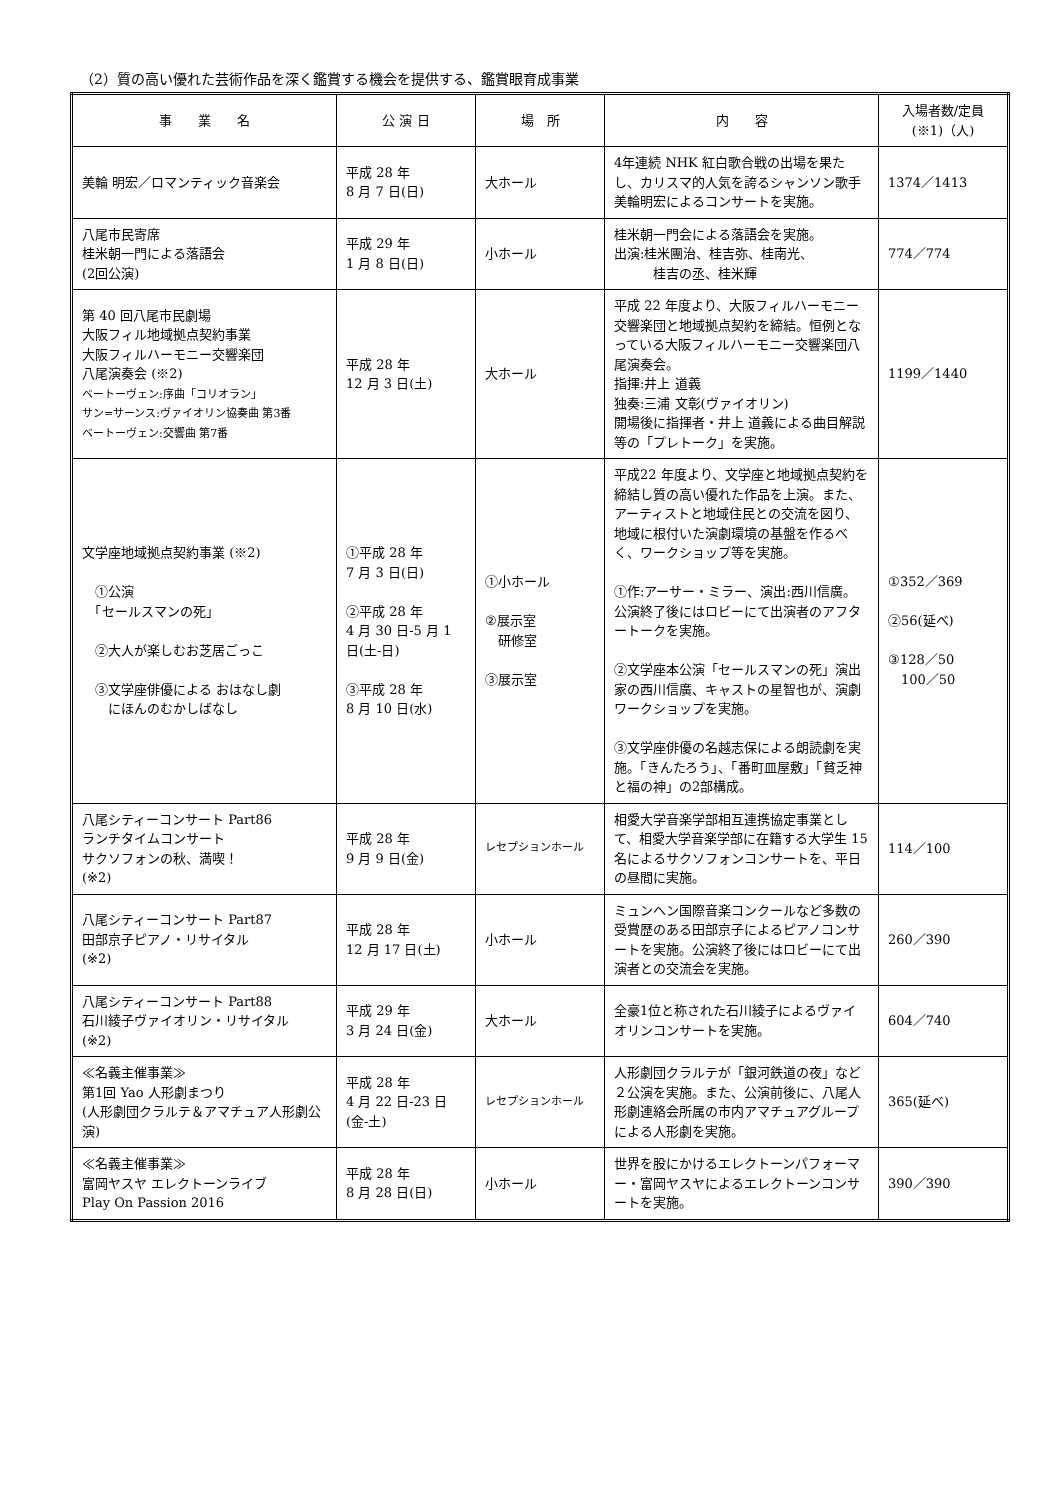（2）質の高い優れた芸術作品を深く鑑賞する機会を提供する、鑑賞眼育成事業
| 事 業 名 | 公 演 日 | 場 所 | 内 容 | 入場者数/定員 (※1)（人) |
| --- | --- | --- | --- | --- |
| 美輪 明宏／ロマンティック音楽会 | 平成 28 年 8 月 7 日(日) | 大ホール | 4年連続 NHK 紅白歌合戦の出場を果たし、カリスマ的人気を誇るシャンソン歌手美輪明宏によるコンサートを実施。 | 1374／1413 |
| 八尾市民寄席 桂米朝一門による落語会 (2回公演) | 平成 29 年 1 月 8 日(日) | 小ホール | 桂米朝一門会による落語会を実施。 出演:桂米團治、桂吉弥、桂南光、 桂吉の丞、桂米輝 | 774／774 |
| 第 40 回八尾市民劇場 大阪フィル地域拠点契約事業 大阪フィルハーモニー交響楽団 八尾演奏会 (※2) ベートーヴェン:序曲「コリオラン」 サン=サーンス:ヴァイオリン協奏曲 第3番 ベートーヴェン:交響曲 第7番 | 平成 28 年 12 月 3 日(土) | 大ホール | 平成 22 年度より、大阪フィルハーモニー交響楽団と地域拠点契約を締結。恒例となっている大阪フィルハーモニー交響楽団八尾演奏会。 指揮:井上 道義 独奏:三浦 文彰(ヴァイオリン) 開場後に指揮者・井上 道義による曲目解説等の「プレトーク」を実施。 | 1199／1440 |
| 文学座地域拠点契約事業 (※2) ①公演 「セールスマンの死」 ②大人が楽しむお芝居ごっこ ③文学座俳優による おはなし劇 にほんのむかしばなし | ①平成 28 年 7 月 3 日(日) ②平成 28 年 4 月 30 日-5 月 1 日(土-日) ③平成 28 年 8 月 10 日(水) | ①小ホール ②展示室 研修室 ③展示室 | 平成22 年度より、文学座と地域拠点契約を締結し質の高い優れた作品を上演。また、アーティストと地域住民との交流を図り、地域に根付いた演劇環境の基盤を作るべく、ワークショップ等を実施。 ①作:アーサー・ミラー、演出:西川信廣。 公演終了後にはロビーにて出演者のアフタートークを実施。 ②文学座本公演「セールスマンの死」演出家の西川信廣、キャストの星智也が、演劇ワークショップを実施。 ③文学座俳優の名越志保による朗読劇を実施。「きんたろう」、「番町皿屋敷」「貧乏神と福の神」の2部構成。 | ①352／369 ②56(延べ) ③128／50 100／50 |
| 八尾シティーコンサート Part86 ランチタイムコンサート サクソフォンの秋、満喫！ (※2) | 平成 28 年 9 月 9 日(金) | レセプションホール | 相愛大学音楽学部相互連携協定事業として、相愛大学音楽学部に在籍する大学生 15 名によるサクソフォンコンサートを、平日の昼間に実施。 | 114／100 |
| 八尾シティーコンサート Part87 田部京子ピアノ・リサイタル (※2) | 平成 28 年 12 月 17 日(土) | 小ホール | ミュンヘン国際音楽コンクールなど多数の受賞歴のある田部京子によるピアノコンサートを実施。公演終了後にはロビーにて出演者との交流会を実施。 | 260／390 |
| 八尾シティーコンサート Part88 石川綾子ヴァイオリン・リサイタル (※2) | 平成 29 年 3 月 24 日(金) | 大ホール | 全豪1位と称された石川綾子によるヴァイオリンコンサートを実施。 | 604／740 |
| ≪名義主催事業≫ 第1回 Yao 人形劇まつり (人形劇団クラルテ＆アマチュア人形劇公演) | 平成 28 年 4 月 22 日-23 日(金-土) | レセプションホール | 人形劇団クラルテが「銀河鉄道の夜」など２公演を実施。また、公演前後に、八尾人形劇連絡会所属の市内アマチュアグループによる人形劇を実施。 | 365(延べ) |
| ≪名義主催事業≫ 富岡ヤスヤ エレクトーンライブ Play On Passion 2016 | 平成 28 年 8 月 28 日(日) | 小ホール | 世界を股にかけるエレクトーンパフォーマー・富岡ヤスヤによるエレクトーンコンサートを実施。 | 390／390 |